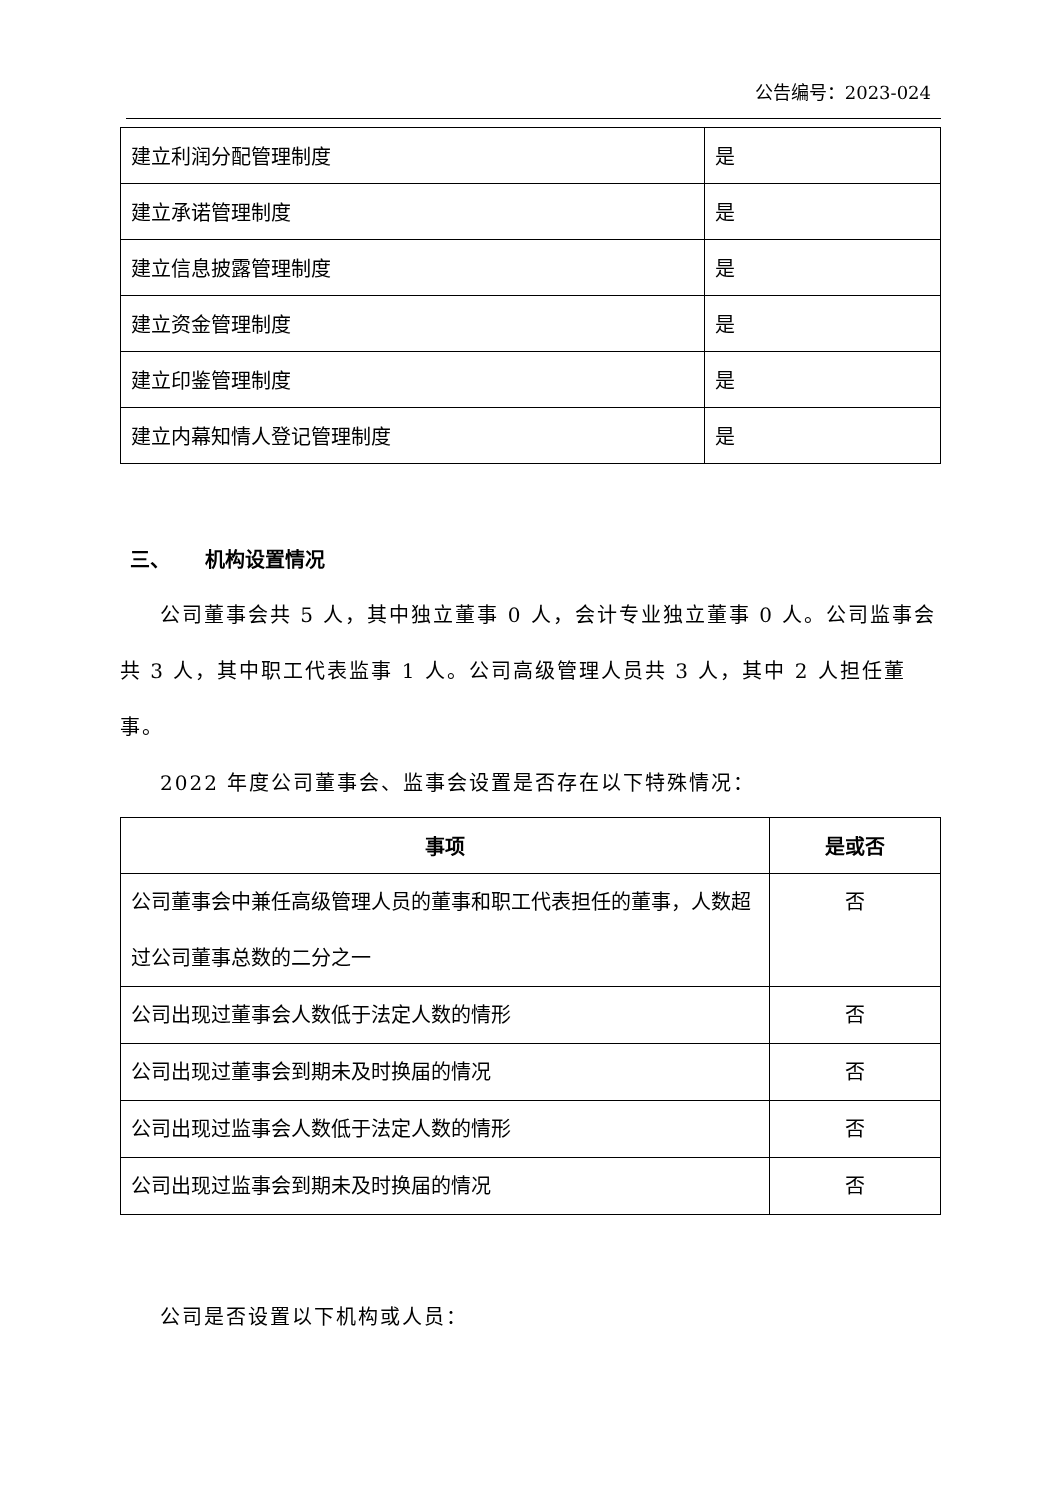公告编号：2023-024
| 建立利润分配管理制度 | 是 |
| 建立承诺管理制度 | 是 |
| 建立信息披露管理制度 | 是 |
| 建立资金管理制度 | 是 |
| 建立印鉴管理制度 | 是 |
| 建立内幕知情人登记管理制度 | 是 |
三、 机构设置情况
公司董事会共 5 人，其中独立董事 0 人，会计专业独立董事 0 人。公司监事会共 3 人，其中职工代表监事 1 人。公司高级管理人员共 3 人，其中 2 人担任董事。
2022 年度公司董事会、监事会设置是否存在以下特殊情况：
| 事项 | 是或否 |
| --- | --- |
| 公司董事会中兼任高级管理人员的董事和职工代表担任的董事，人数超过公司董事总数的二分之一 | 否 |
| 公司出现过董事会人数低于法定人数的情形 | 否 |
| 公司出现过董事会到期未及时换届的情况 | 否 |
| 公司出现过监事会人数低于法定人数的情形 | 否 |
| 公司出现过监事会到期未及时换届的情况 | 否 |
公司是否设置以下机构或人员：